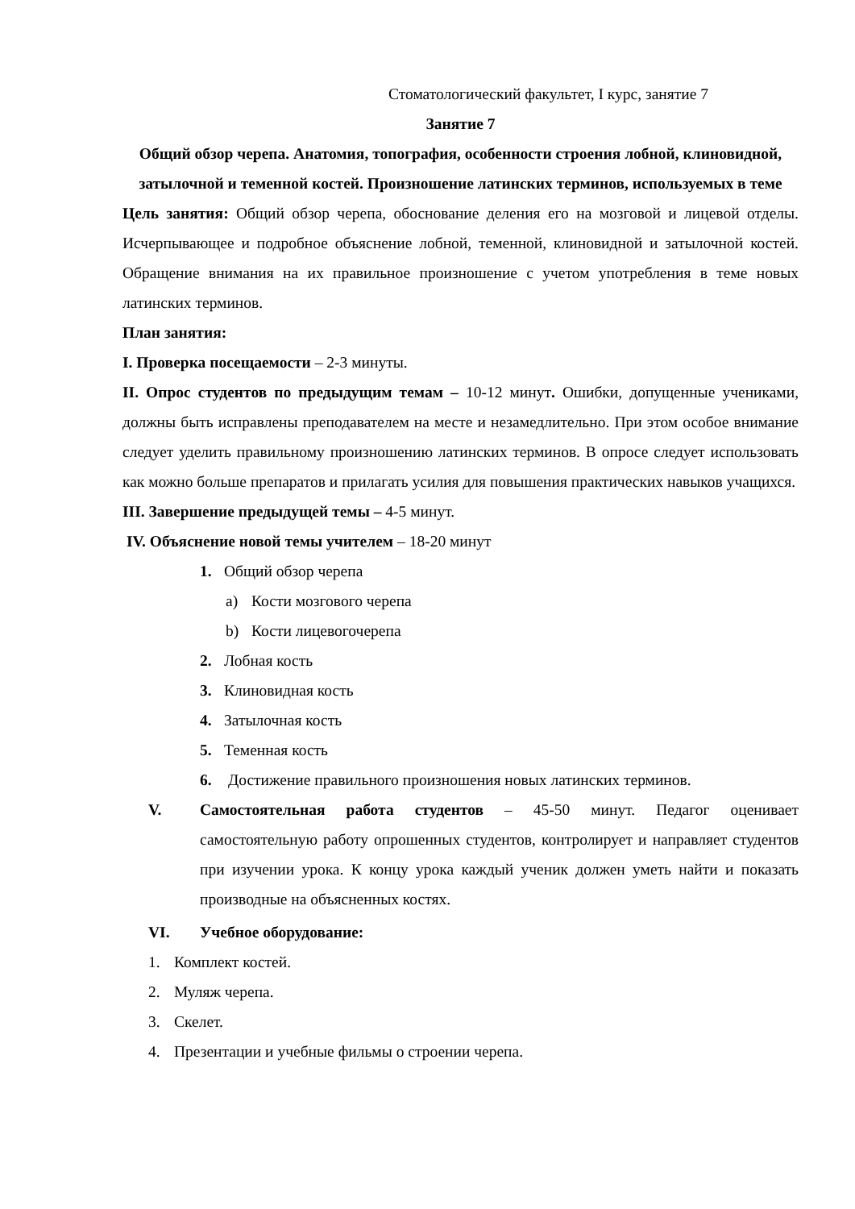Стоматологический факультет, I курс, занятие 7
Занятие 7
Общий обзор черепа. Анатомия, топография, особенности строения лобной, клиновидной, затылочной и теменной костей. Произношение латинских терминов, используемых в теме
Цель занятия: Общий обзор черепа, обоснование деления его на мозговой и лицевой отделы. Исчерпывающее и подробное объяснение лобной, теменной, клиновидной и затылочной костей. Обращение внимания на их правильное произношение с учетом употребления в теме новых латинских терминов.
План занятия:
I. Проверка посещаемости – 2-3 минуты.
II. Опрос студентов по предыдущим темам – 10-12 минут. Ошибки, допущенные учениками, должны быть исправлены преподавателем на месте и незамедлительно. При этом особое внимание следует уделить правильному произношению латинских терминов. В опросе следует использовать как можно больше препаратов и прилагать усилия для повышения практических навыков учащихся.
III. Завершение предыдущей темы – 4-5 минут.
IV. Объяснение новой темы учителем – 18-20 минут
1. Общий обзор черепа
a) Кости мозгового черепа
b) Кости лицевогочерепа
2. Лобная кость
3. Клиновидная кость
4. Затылочная кость
5. Теменная кость
6. Достижение правильного произношения новых латинских терминов.
V. Самостоятельная работа студентов – 45-50 минут. Педагог оценивает самостоятельную работу опрошенных студентов, контролирует и направляет студентов при изучении урока. К концу урока каждый ученик должен уметь найти и показать производные на объясненных костях.
VI. Учебное оборудование:
1. Комплект костей.
2. Муляж черепа.
3. Скелет.
4. Презентации и учебные фильмы о строении черепа.